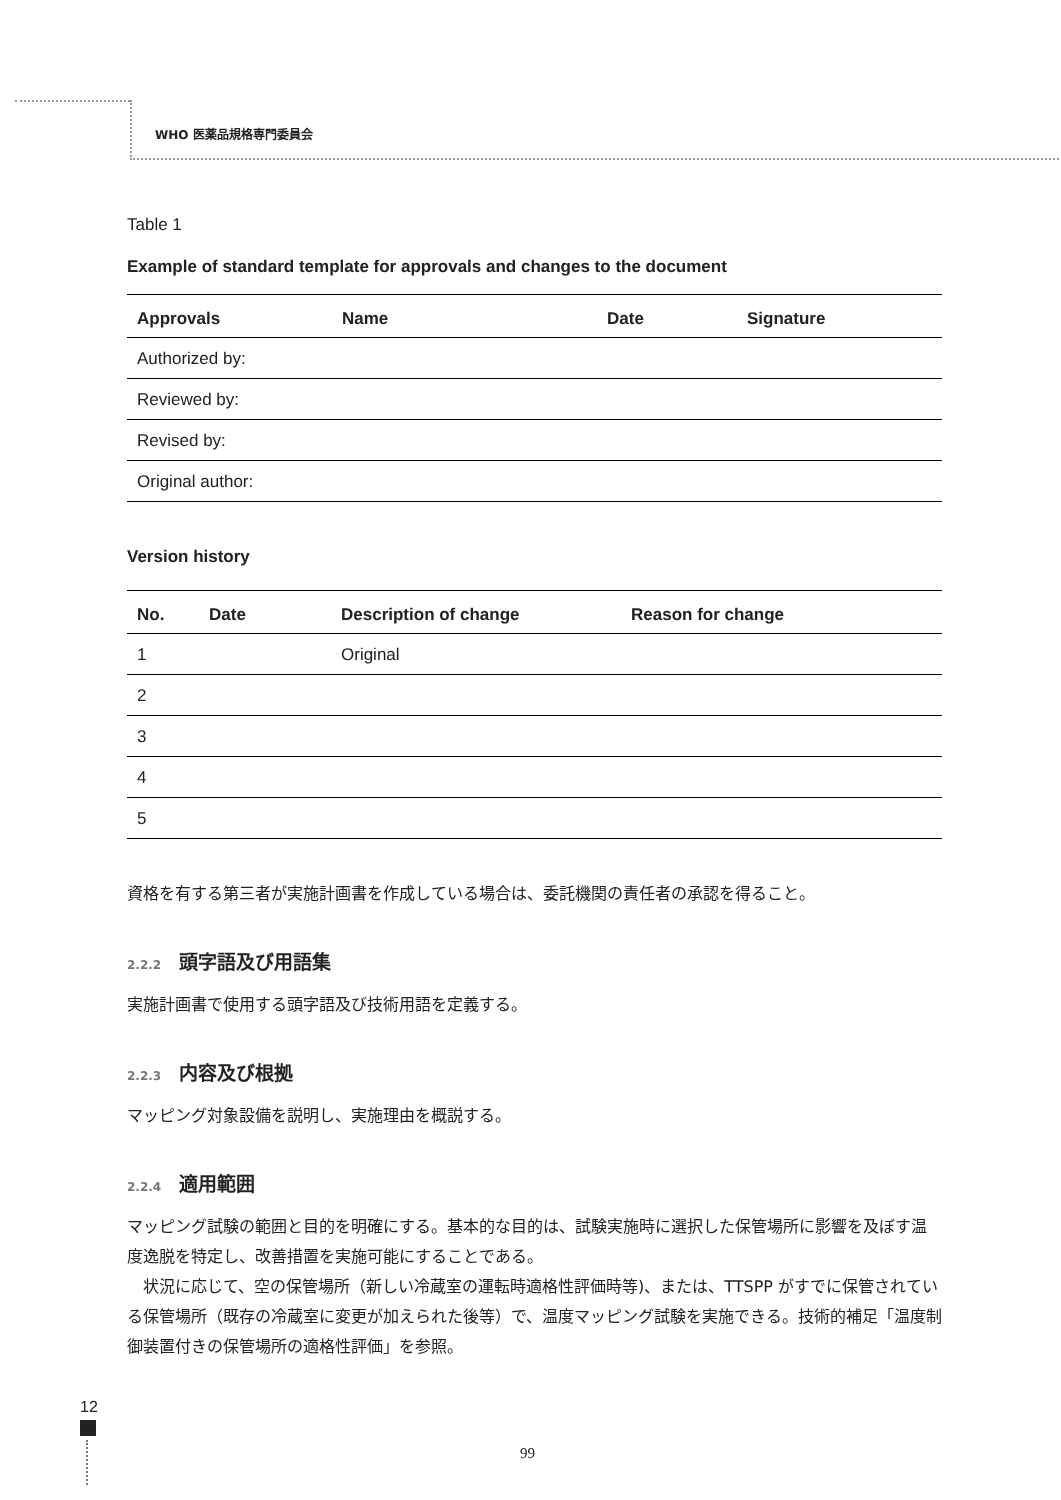WHO 医薬品規格専門委員会
Table 1
Example of standard template for approvals and changes to the document
| Approvals | Name | Date | Signature |
| --- | --- | --- | --- |
| Authorized by: | | | |
| Reviewed by: | | | |
| Revised by: | | | |
| Original author: | | | |
Version history
| No. | Date | Description of change | Reason for change |
| --- | --- | --- | --- |
| 1 | | Original | |
| 2 | | | |
| 3 | | | |
| 4 | | | |
| 5 | | | |
資格を有する第三者が実施計画書を作成している場合は、委託機関の責任者の承認を得ること。
2.2.2 頭字語及び用語集
実施計画書で使用する頭字語及び技術用語を定義する。
2.2.3 内容及び根拠
マッピング対象設備を説明し、実施理由を概説する。
2.2.4 適用範囲
マッピング試験の範囲と目的を明確にする。基本的な目的は、試験実施時に選択した保管場所に影響を及ぼす温度逸脱を特定し、改善措置を実施可能にすることである。
　状況に応じて、空の保管場所（新しい冷蔵室の運転時適格性評価時等)、または、TTSPP がすでに保管されている保管場所（既存の冷蔵室に変更が加えられた後等）で、温度マッピング試験を実施できる。技術的補足「温度制御装置付きの保管場所の適格性評価」を参照。
12
99